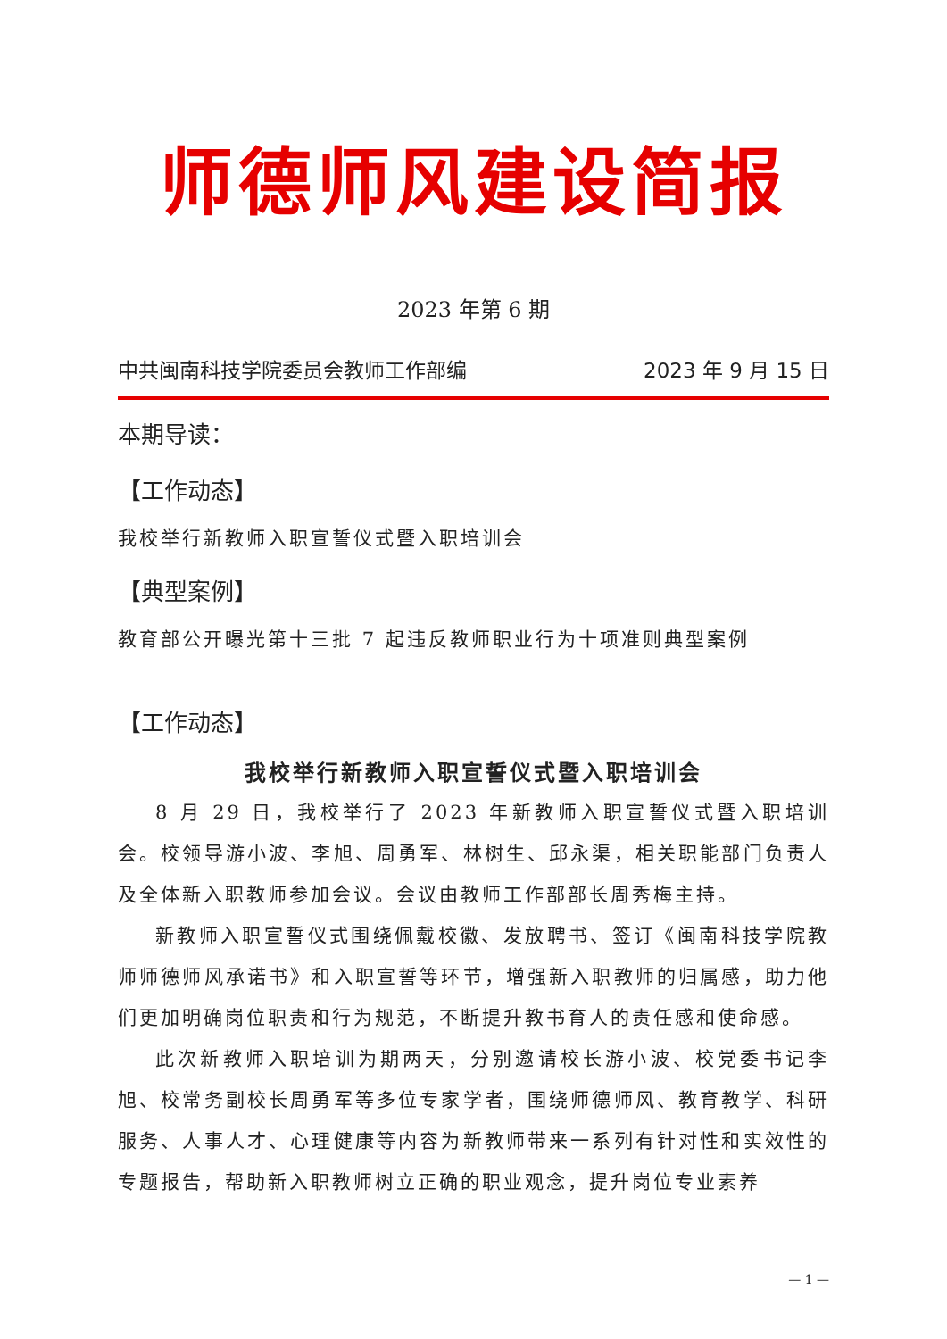师德师风建设简报
2023 年第 6 期
中共闽南科技学院委员会教师工作部编 2023 年 9 月 15 日
本期导读：
【工作动态】
我校举行新教师入职宣誓仪式暨入职培训会
【典型案例】
教育部公开曝光第十三批 7 起违反教师职业行为十项准则典型案例
【工作动态】
我校举行新教师入职宣誓仪式暨入职培训会
8 月 29 日，我校举行了 2023 年新教师入职宣誓仪式暨入职培训会。校领导游小波、李旭、周勇军、林树生、邱永渠，相关职能部门负责人及全体新入职教师参加会议。会议由教师工作部部长周秀梅主持。
新教师入职宣誓仪式围绕佩戴校徽、发放聘书、签订《闽南科技学院教师师德师风承诺书》和入职宣誓等环节，增强新入职教师的归属感，助力他们更加明确岗位职责和行为规范，不断提升教书育人的责任感和使命感。
此次新教师入职培训为期两天，分别邀请校长游小波、校党委书记李旭、校常务副校长周勇军等多位专家学者，围绕师德师风、教育教学、科研服务、人事人才、心理健康等内容为新教师带来一系列有针对性和实效性的专题报告，帮助新入职教师树立正确的职业观念，提升岗位专业素养
— 1 —